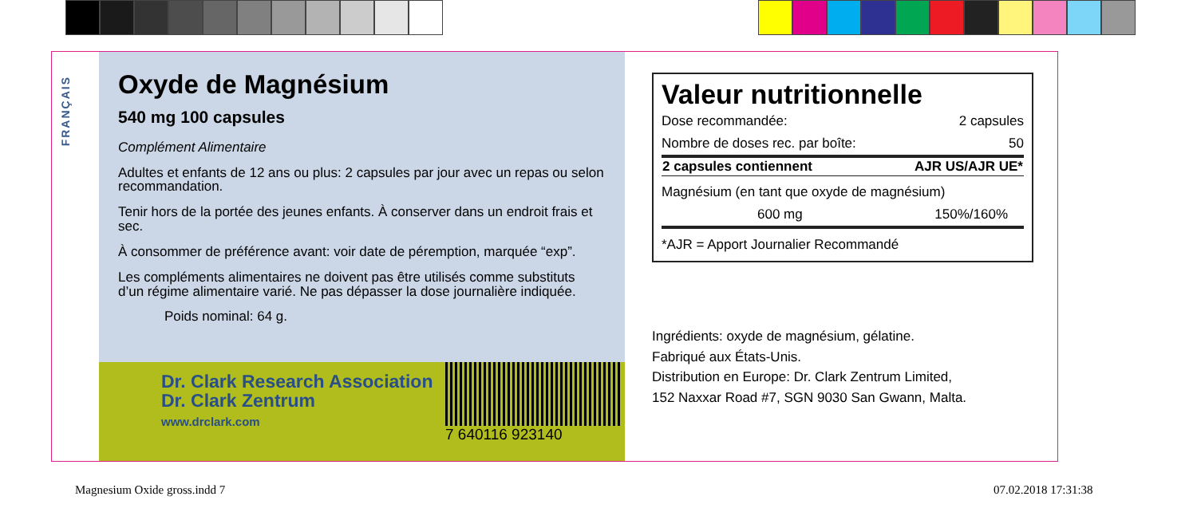FRANÇAIS
Oxyde de Magnésium
540 mg 100 capsules
Complément Alimentaire
Adultes et enfants de 12 ans ou plus: 2 capsules par jour avec un repas ou selon recommandation.
Tenir hors de la portée des jeunes enfants. À conserver dans un endroit frais et sec.
À consommer de préférence avant: voir date de péremption, marquée “exp”.
Les compléments alimentaires ne doivent pas être utilisés comme substituts d’un régime alimentaire varié. Ne pas dépasser la dose journalière indiquée.
Poids nominal: 64 g.
Dr. Clark Research Association
Dr. Clark Zentrum
www.drclark.com
7 640116 923140
Valeur nutritionnelle
| Dose recommandée: | 2 capsules |
| Nombre de doses rec. par boîte: | 50 |
| 2 capsules contiennent | AJR US/AJR UE* |
| Magnésium (en tant que oxyde de magnésium) | |
| 600 mg | 150%/160% |
| *AJR = Apport Journalier Recommandé | |
Ingrédients: oxyde de magnésium, gélatine.
Fabriqué aux États-Unis.
Distribution en Europe: Dr. Clark Zentrum Limited,
152 Naxxar Road #7, SGN 9030 San Gwann, Malta.
Magnesium Oxide gross.indd 7 07.02.2018 17:31:38